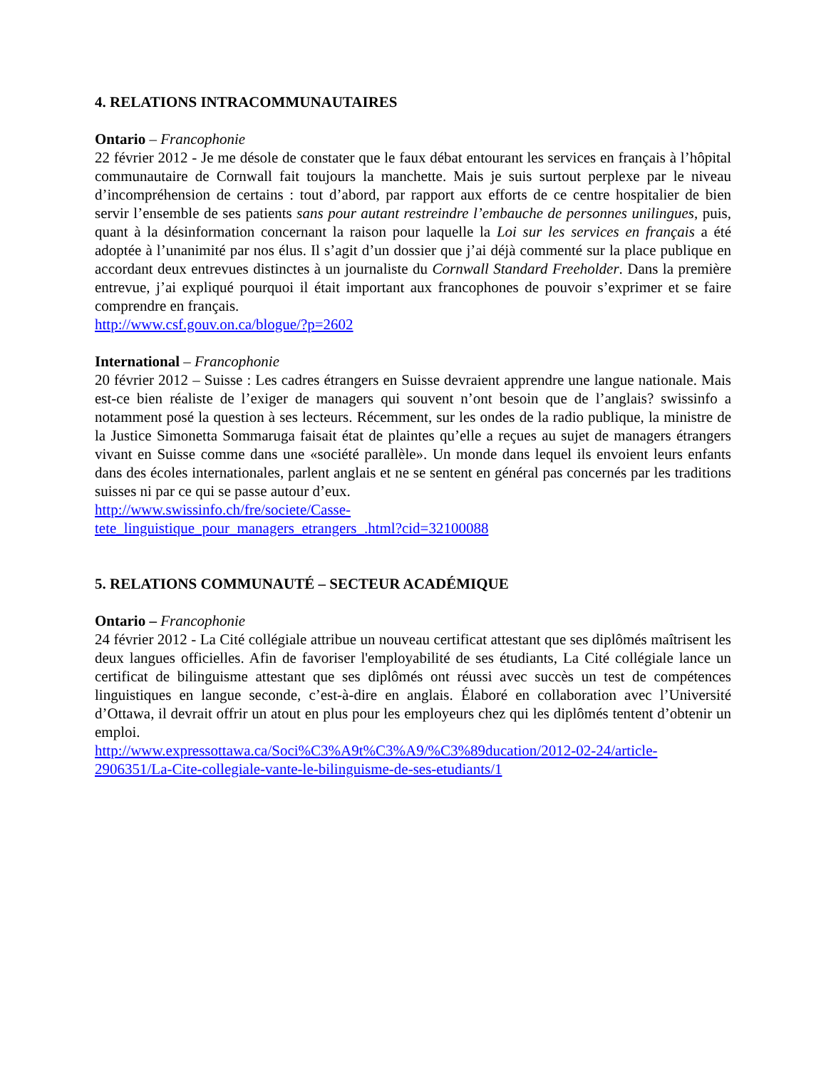4. RELATIONS INTRACOMMUNAUTAIRES
Ontario – Francophonie
22 février 2012 - Je me désole de constater que le faux débat entourant les services en français à l’hôpital communautaire de Cornwall fait toujours la manchette. Mais je suis surtout perplexe par le niveau d’incompréhension de certains : tout d’abord, par rapport aux efforts de ce centre hospitalier de bien servir l’ensemble de ses patients sans pour autant restreindre l’embauche de personnes unilingues, puis, quant à la désinformation concernant la raison pour laquelle la Loi sur les services en français a été adoptée à l’unanimité par nos élus. Il s’agit d’un dossier que j’ai déjà commenté sur la place publique en accordant deux entrevues distinctes à un journaliste du Cornwall Standard Freeholder. Dans la première entrevue, j’ai expliqué pourquoi il était important aux francophones de pouvoir s’exprimer et se faire comprendre en français.
http://www.csf.gouv.on.ca/blogue/?p=2602
International – Francophonie
20 février 2012 – Suisse : Les cadres étrangers en Suisse devraient apprendre une langue nationale. Mais est-ce bien réaliste de l’exiger de managers qui souvent n’ont besoin que de l’anglais? swissinfo a notamment posé la question à ses lecteurs. Récemment, sur les ondes de la radio publique, la ministre de la Justice Simonetta Sommaruga faisait état de plaintes qu’elle a reçues au sujet de managers étrangers vivant en Suisse comme dans une «société parallèle». Un monde dans lequel ils envoient leurs enfants dans des écoles internationales, parlent anglais et ne se sentent en général pas concernés par les traditions suisses ni par ce qui se passe autour d’eux.
http://www.swissinfo.ch/fre/societe/Casse-
tete_linguistique_pour_managers_etrangers_.html?cid=32100088
5. RELATIONS COMMUNAUTÉ – SECTEUR ACADÉMIQUE
Ontario – Francophonie
24 février 2012 - La Cité collégiale attribue un nouveau certificat attestant que ses diplômés maîtrisent les deux langues officielles. Afin de favoriser l'employabilité de ses étudiants, La Cité collégiale lance un certificat de bilinguisme attestant que ses diplômés ont réussi avec succès un test de compétences linguistiques en langue seconde, c’est-à-dire en anglais. Élaboré en collaboration avec l’Université d’Ottawa, il devrait offrir un atout en plus pour les employeurs chez qui les diplômés tentent d’obtenir un emploi.
http://www.expressottawa.ca/Soci%C3%A9t%C3%A9/%C3%89ducation/2012-02-24/article-2906351/La-Cite-collegiale-vante-le-bilinguisme-de-ses-etudiants/1